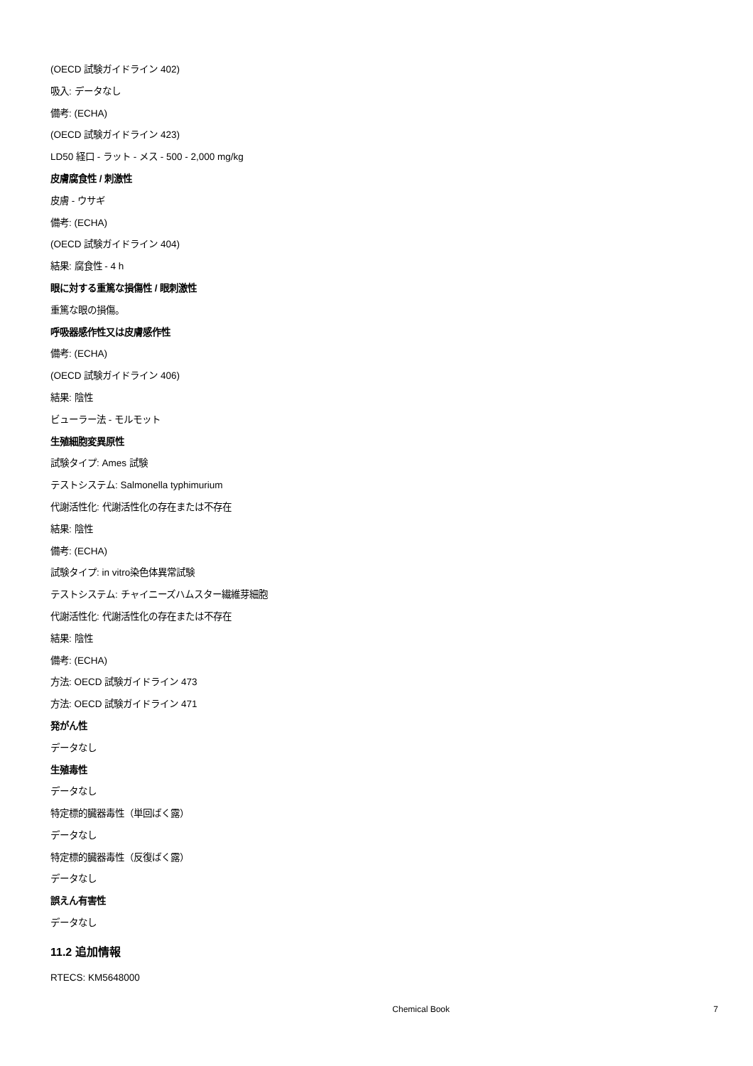(OECD 試験ガイドライン 402)
吸入: データなし
備考: (ECHA)
(OECD 試験ガイドライン 423)
LD50 経口 - ラット - メス - 500 - 2,000 mg/kg
皮膚腐食性 / 刺激性
皮膚 - ウサギ
備考: (ECHA)
(OECD 試験ガイドライン 404)
結果: 腐食性 - 4 h
眼に対する重篤な損傷性 / 眼刺激性
重篤な眼の損傷。
呼吸器感作性又は皮膚感作性
備考: (ECHA)
(OECD 試験ガイドライン 406)
結果: 陰性
ビューラー法 - モルモット
生殖細胞変異原性
試験タイプ: Ames 試験
テストシステム: Salmonella typhimurium
代謝活性化: 代謝活性化の存在または不存在
結果: 陰性
備考: (ECHA)
試験タイプ: in vitro染色体異常試験
テストシステム: チャイニーズハムスター繊維芽細胞
代謝活性化: 代謝活性化の存在または不存在
結果: 陰性
備考: (ECHA)
方法: OECD 試験ガイドライン 473
方法: OECD 試験ガイドライン 471
発がん性
データなし
生殖毒性
データなし
特定標的臓器毒性（単回ばく露）
データなし
特定標的臓器毒性（反復ばく露）
データなし
誤えん有害性
データなし
11.2 追加情報
RTECS: KM5648000
Chemical Book 7